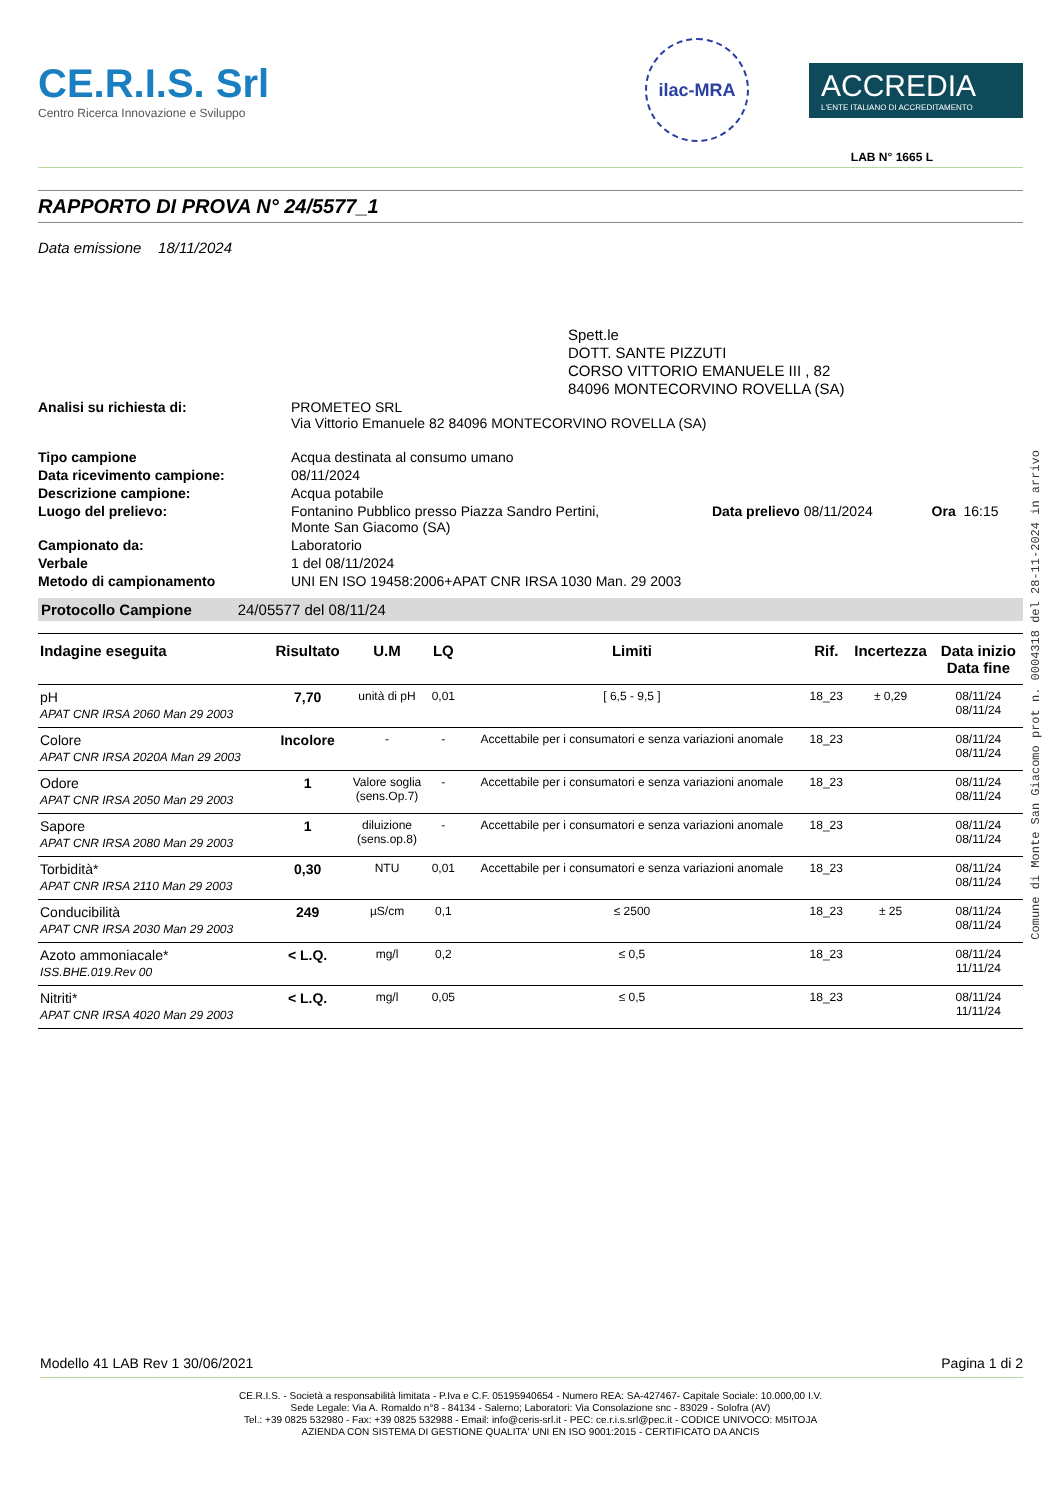CE.R.I.S. Srl
Centro Ricerca Innovazione e Sviluppo
ilac-MRA
ACCREDIA
L'ENTE ITALIANO DI ACCREDITAMENTO
LAB N° 1665 L
RAPPORTO DI PROVA N° 24/5577_1
Data emissione 18/11/2024
Spett.le
DOTT. SANTE PIZZUTI
CORSO VITTORIO EMANUELE III , 82
84096 MONTECORVINO ROVELLA (SA)
| Analisi su richiesta di: | PROMETEO SRL Via Vittorio Emanuele 82 84096 MONTECORVINO ROVELLA (SA) | | |
| Tipo campione | Acqua destinata al consumo umano | | |
| Data ricevimento campione: | 08/11/2024 | | |
| Descrizione campione: | Acqua potabile | | |
| Luogo del prelievo: | Fontanino Pubblico presso Piazza Sandro Pertini, Monte San Giacomo (SA) | Data prelievo 08/11/2024 | Ora 16:15 |
| Campionato da: | Laboratorio | | |
| Verbale | 1 del 08/11/2024 | | |
| Metodo di campionamento | UNI EN ISO 19458:2006+APAT CNR IRSA 1030 Man. 29 2003 | | |
Protocollo Campione 24/05577 del 08/11/24
| Indagine eseguita | Risultato | U.M | LQ | Limiti | Rif. | Incertezza | Data inizio Data fine |
| --- | --- | --- | --- | --- | --- | --- | --- |
| pH APAT CNR IRSA 2060 Man 29 2003 | 7,70 | unità di pH | 0,01 | [ 6,5 - 9,5 ] | 18_23 | ± 0,29 | 08/11/24 08/11/24 |
| Colore APAT CNR IRSA 2020A Man 29 2003 | Incolore | - | - | Accettabile per i consumatori e senza variazioni anomale | 18_23 | | 08/11/24 08/11/24 |
| Odore APAT CNR IRSA 2050 Man 29 2003 | 1 | Valore soglia (sens.Op.7) | - | Accettabile per i consumatori e senza variazioni anomale | 18_23 | | 08/11/24 08/11/24 |
| Sapore APAT CNR IRSA 2080 Man 29 2003 | 1 | diluizione (sens.op.8) | - | Accettabile per i consumatori e senza variazioni anomale | 18_23 | | 08/11/24 08/11/24 |
| Torbidità* APAT CNR IRSA 2110 Man 29 2003 | 0,30 | NTU | 0,01 | Accettabile per i consumatori e senza variazioni anomale | 18_23 | | 08/11/24 08/11/24 |
| Conducibilità APAT CNR IRSA 2030 Man 29 2003 | 249 | µS/cm | 0,1 | ≤ 2500 | 18_23 | ± 25 | 08/11/24 08/11/24 |
| Azoto ammoniacale* ISS.BHE.019.Rev 00 | < L.Q. | mg/l | 0,2 | ≤ 0,5 | 18_23 | | 08/11/24 11/11/24 |
| Nitriti* APAT CNR IRSA 4020 Man 29 2003 | < L.Q. | mg/l | 0,05 | ≤ 0,5 | 18_23 | | 08/11/24 11/11/24 |
Modello 41 LAB Rev 1 30/06/2021 Pagina 1 di 2
CE.R.I.S. - Società a responsabilità limitata - P.Iva e C.F. 05195940654 - Numero REA: SA-427467- Capitale Sociale: 10.000,00 I.V.
Sede Legale: Via A. Romaldo n°8 - 84134 - Salerno; Laboratori: Via Consolazione snc - 83029 - Solofra (AV)
Tel.: +39 0825 532980 - Fax: +39 0825 532988 - Email: info@ceris-srl.it - PEC: ce.r.i.s.srl@pec.it - CODICE UNIVOCO: M5ITOJA
AZIENDA CON SISTEMA DI GESTIONE QUALITA' UNI EN ISO 9001:2015 - CERTIFICATO DA ANCIS
Comune di Monte San Giacomo prot n. 0004318 del 28-11-2024 in arrivo